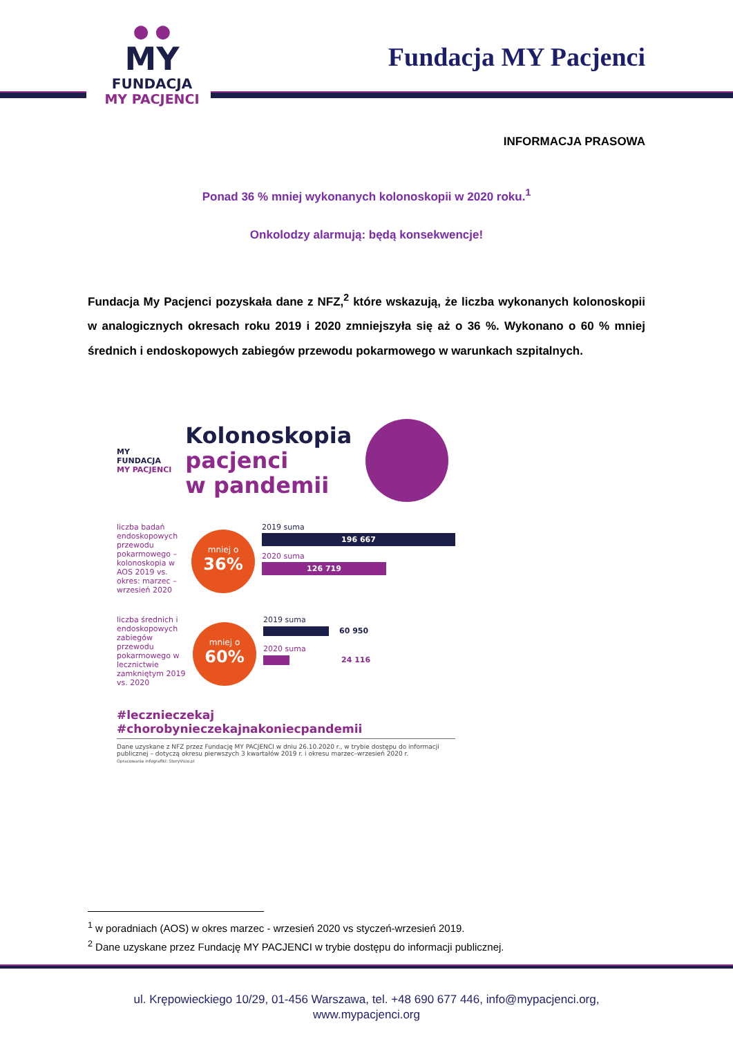● ●
MY
FUNDACJA
MY PACJENCI
Fundacja MY Pacjenci
INFORMACJA PRASOWA
Ponad 36 % mniej wykonanych kolonoskopii w 2020 roku.<sup>1</sup>
Onkolodzy alarmują: będą konsekwencje!
Fundacja My Pacjenci pozyskała dane z NFZ,<sup>2</sup> które wskazują, że liczba wykonanych kolonoskopii w analogicznych okresach roku 2019 i 2020 zmniejszyła się aż o 36 %. Wykonano o 60 % mniej średnich i endoskopowych zabiegów przewodu pokarmowego w warunkach szpitalnych.
MY
FUNDACJA
MY PACJENCI
Kolonoskopia
pacjenci
w pandemii
liczba badań endoskopowych przewodu pokarmowego – kolonoskopia w AOS 2019 vs. okres: marzec – wrzesień 2020
mniej o
36%
2019 suma
196 667
2020 suma
126 719
liczba średnich i endoskopowych zabiegów przewodu pokarmowego w lecznictwie zamkniętym 2019 vs. 2020
mniej o
60%
2019 suma
60 950
2020 suma
24 116
#lecznieczekaj #chorobynieczekajnakoniecpandemii
Dane uzyskane z NFZ przez Fundację MY PACJENCI w dniu 26.10.2020 r., w trybie dostępu do informacji publicznej – dotyczą okresu pierwszych 3 kwartałów 2019 r. i okresu marzec–wrzesień 2020 r.
Opracowanie infografiki: StoryVisio.pl
<sup>1</sup> w poradniach (AOS) w okres marzec - wrzesień 2020 vs styczeń-wrzesień 2019.
<sup>2</sup> Dane uzyskane przez Fundację MY PACJENCI w trybie dostępu do informacji publicznej.
ul. Krępowieckiego 10/29, 01-456 Warszawa, tel. +48 690 677 446, info@mypacjenci.org,
www.mypacjenci.org